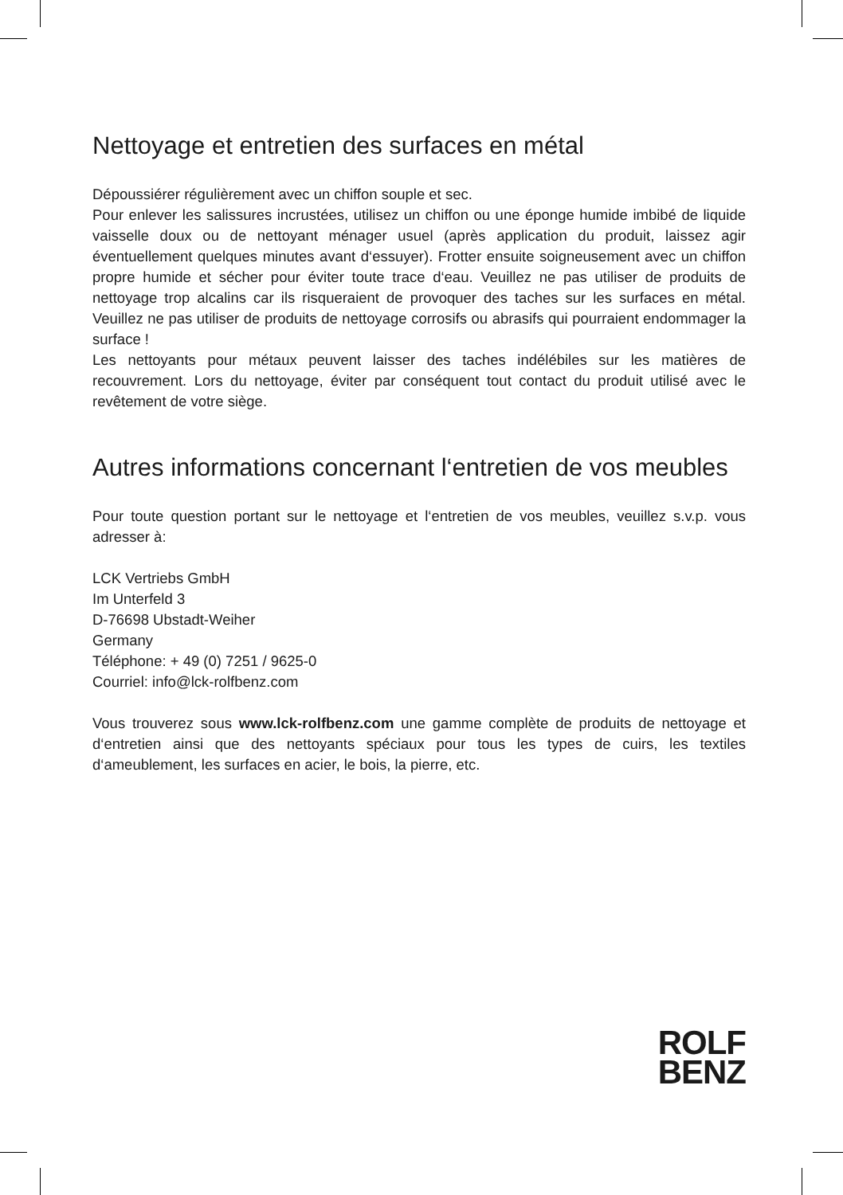Nettoyage et entretien des surfaces en métal
Dépoussiérer régulièrement avec un chiffon souple et sec.
Pour enlever les salissures incrustées, utilisez un chiffon ou une éponge humide imbibé de liquide vaisselle doux ou de nettoyant ménager usuel (après application du produit, laissez agir éventuellement quelques minutes avant d‘essuyer). Frotter ensuite soigneusement avec un chiffon propre humide et sécher pour éviter toute trace d‘eau. Veuillez ne pas utiliser de produits de nettoyage trop alcalins car ils risqueraient de provoquer des taches sur les surfaces en métal. Veuillez ne pas utiliser de produits de nettoyage corrosifs ou abrasifs qui pourraient endommager la surface !
Les nettoyants pour métaux peuvent laisser des taches indélébiles sur les matières de recouvrement. Lors du nettoyage, éviter par conséquent tout contact du produit utilisé avec le revêtement de votre siège.
Autres informations concernant l‘entretien de vos meubles
Pour toute question portant sur le nettoyage et l‘entretien de vos meubles, veuillez s.v.p. vous adresser à:
LCK Vertriebs GmbH
Im Unterfeld 3
D-76698 Ubstadt-Weiher
Germany
Téléphone: + 49 (0) 7251 / 9625-0
Courriel: info@lck-rolfbenz.com
Vous trouverez sous www.lck-rolfbenz.com une gamme complète de produits de nettoyage et d‘entretien ainsi que des nettoyants spéciaux pour tous les types de cuirs, les textiles d‘ameublement, les surfaces en acier, le bois, la pierre, etc.
ROLF
BENZ